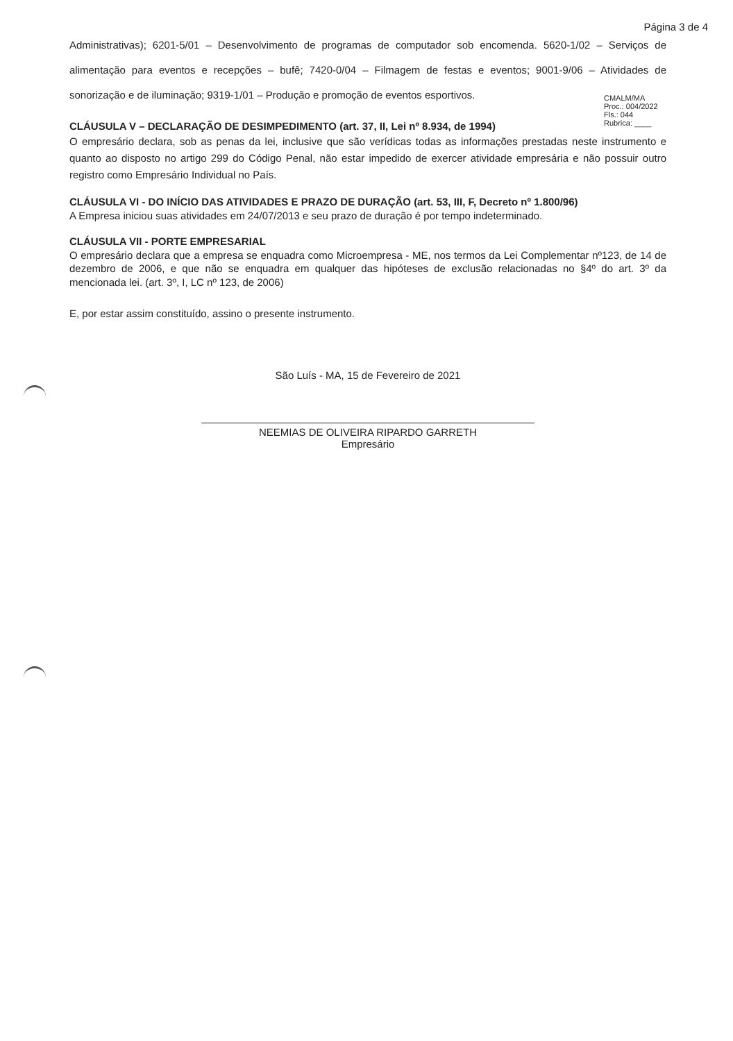Página 3 de 4
Administrativas); 6201-5/01 – Desenvolvimento de programas de computador sob encomenda. 5620-1/02 – Serviços de alimentação para eventos e recepções – bufê; 7420-0/04 – Filmagem de festas e eventos; 9001-9/06 – Atividades de sonorização e de iluminação; 9319-1/01 – Produção e promoção de eventos esportivos.
CMALM/MA
Proc.: 004/2022
Fls.: 044
Rubrica: ____
CLÁUSULA V – DECLARAÇÃO DE DESIMPEDIMENTO (art. 37, II, Lei nº 8.934, de 1994)
O empresário declara, sob as penas da lei, inclusive que são verídicas todas as informações prestadas neste instrumento e quanto ao disposto no artigo 299 do Código Penal, não estar impedido de exercer atividade empresária e não possuir outro registro como Empresário Individual no País.
CLÁUSULA VI - DO INÍCIO DAS ATIVIDADES E PRAZO DE DURAÇÃO (art. 53, III, F, Decreto nº 1.800/96)
A Empresa iniciou suas atividades em 24/07/2013 e seu prazo de duração é por tempo indeterminado.
CLÁUSULA VII - PORTE EMPRESARIAL
O empresário declara que a empresa se enquadra como Microempresa - ME, nos termos da Lei Complementar nº123, de 14 de dezembro de 2006, e que não se enquadra em qualquer das hipóteses de exclusão relacionadas no §4º do art. 3º da mencionada lei. (art. 3º, I, LC nº 123, de 2006)
E, por estar assim constituído, assino o presente instrumento.
São Luís - MA, 15 de Fevereiro de 2021
NEEMIAS DE OLIVEIRA RIPARDO GARRETH
Empresário